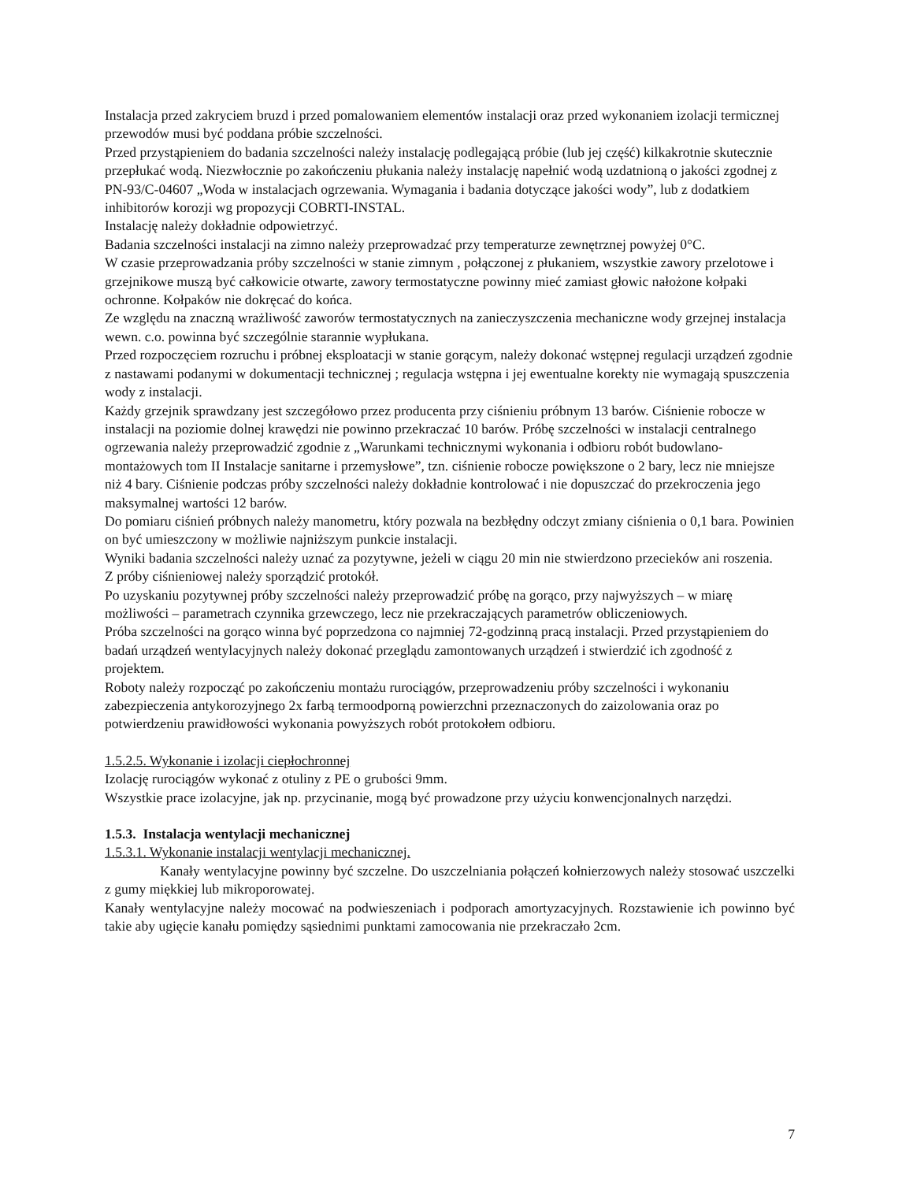Instalacja przed zakryciem bruzd i przed pomalowaniem elementów instalacji oraz przed wykonaniem izolacji termicznej przewodów musi być poddana próbie szczelności.
Przed przystąpieniem do badania szczelności należy instalację podlegającą próbie (lub jej część) kilkakrotnie skutecznie przepłukać wodą. Niezwłocznie po zakończeniu płukania należy instalację napełnić wodą uzdatnioną o jakości zgodnej z PN-93/C-04607 „Woda w instalacjach ogrzewania. Wymagania i badania dotyczące jakości wody”, lub z dodatkiem inhibitorów korozji wg propozycji COBRTI-INSTAL.
Instalację należy dokładnie odpowietrzyć.
Badania szczelności instalacji na zimno należy przeprowadzać przy temperaturze zewnętrznej powyżej 0°C.
W czasie przeprowadzania próby szczelności w stanie zimnym , połączonej z płukaniem, wszystkie zawory przelotowe i grzejnikowe muszą być całkowicie otwarte, zawory termostatyczne powinny mieć zamiast głowic nałożone kołpaki ochronne. Kołpaków nie dokręcać do końca.
Ze względu na znaczną wrażliwość zaworów termostatycznych na zanieczyszczenia mechaniczne wody grzejnej instalacja wewn. c.o. powinna być szczególnie starannie wypłukana.
Przed rozpoczęciem rozruchu i próbnej eksploatacji w stanie gorącym, należy dokonać wstępnej regulacji urządzeń zgodnie z nastawami podanymi w dokumentacji technicznej ; regulacja wstępna i jej ewentualne korekty nie wymagają spuszczenia wody z instalacji.
Każdy grzejnik sprawdzany jest szczegółowo przez producenta przy ciśnieniu próbnym 13 barów. Ciśnienie robocze w instalacji na poziomie dolnej krawędzi nie powinno przekraczać 10 barów. Próbę szczelności w instalacji centralnego ogrzewania należy przeprowadzić zgodnie z „Warunkami technicznymi wykonania i odbioru robót budowlano-montażowych tom II Instalacje sanitarne i przemysłowe”, tzn. ciśnienie robocze powiększone o 2 bary, lecz nie mniejsze niż 4 bary. Ciśnienie podczas próby szczelności należy dokładnie kontrolować i nie dopuszczać do przekroczenia jego maksymalnej wartości 12 barów.
Do pomiaru ciśnień próbnych należy manometru, który pozwala na bezbłędny odczyt zmiany ciśnienia o 0,1 bara. Powinien on być umieszczony w możliwie najniższym punkcie instalacji.
Wyniki badania szczelności należy uznać za pozytywne, jeżeli w ciągu 20 min nie stwierdzono przecieków ani roszenia.
Z próby ciśnieniowej należy sporządzić protokół.
Po uzyskaniu pozytywnej próby szczelności należy przeprowadzić próbę na gorąco, przy najwyższych – w miarę możliwości – parametrach czynnika grzewczego, lecz nie przekraczających parametrów obliczeniowych.
Próba szczelności na gorąco winna być poprzedzona co najmniej 72-godzinną pracą instalacji. Przed przystąpieniem do badań urządzeń wentylacyjnych należy dokonać przeglądu zamontowanych urządzeń i stwierdzić ich zgodność z projektem.
Roboty należy rozpocząć po zakończeniu montażu rurociągów, przeprowadzeniu próby szczelności i wykonaniu zabezpieczenia antykorozyjnego 2x farbą termoodporną powierzchni przeznaczonych do zaizolowania oraz po potwierdzeniu prawidłowości wykonania powyższych robót protokołem odbioru.
1.5.2.5. Wykonanie i izolacji ciepłochronnej
Izolację rurociągów wykonać z otuliny z PE o grubości 9mm.
Wszystkie prace izolacyjne, jak np. przycinanie, mogą być prowadzone przy użyciu konwencjonalnych narzędzi.
1.5.3. Instalacja wentylacji mechanicznej
1.5.3.1. Wykonanie instalacji wentylacji mechanicznej.
Kanały wentylacyjne powinny być szczelne. Do uszczelniania połączeń kołnierzowych należy stosować uszczelki z gumy miękkiej lub mikroporowatej.
Kanały wentylacyjne należy mocować na podwieszeniach i podporach amortyzacyjnych. Rozstawienie ich powinno być takie aby ugięcie kanału pomiędzy sąsiednimi punktami zamocowania nie przekraczało 2cm.
7